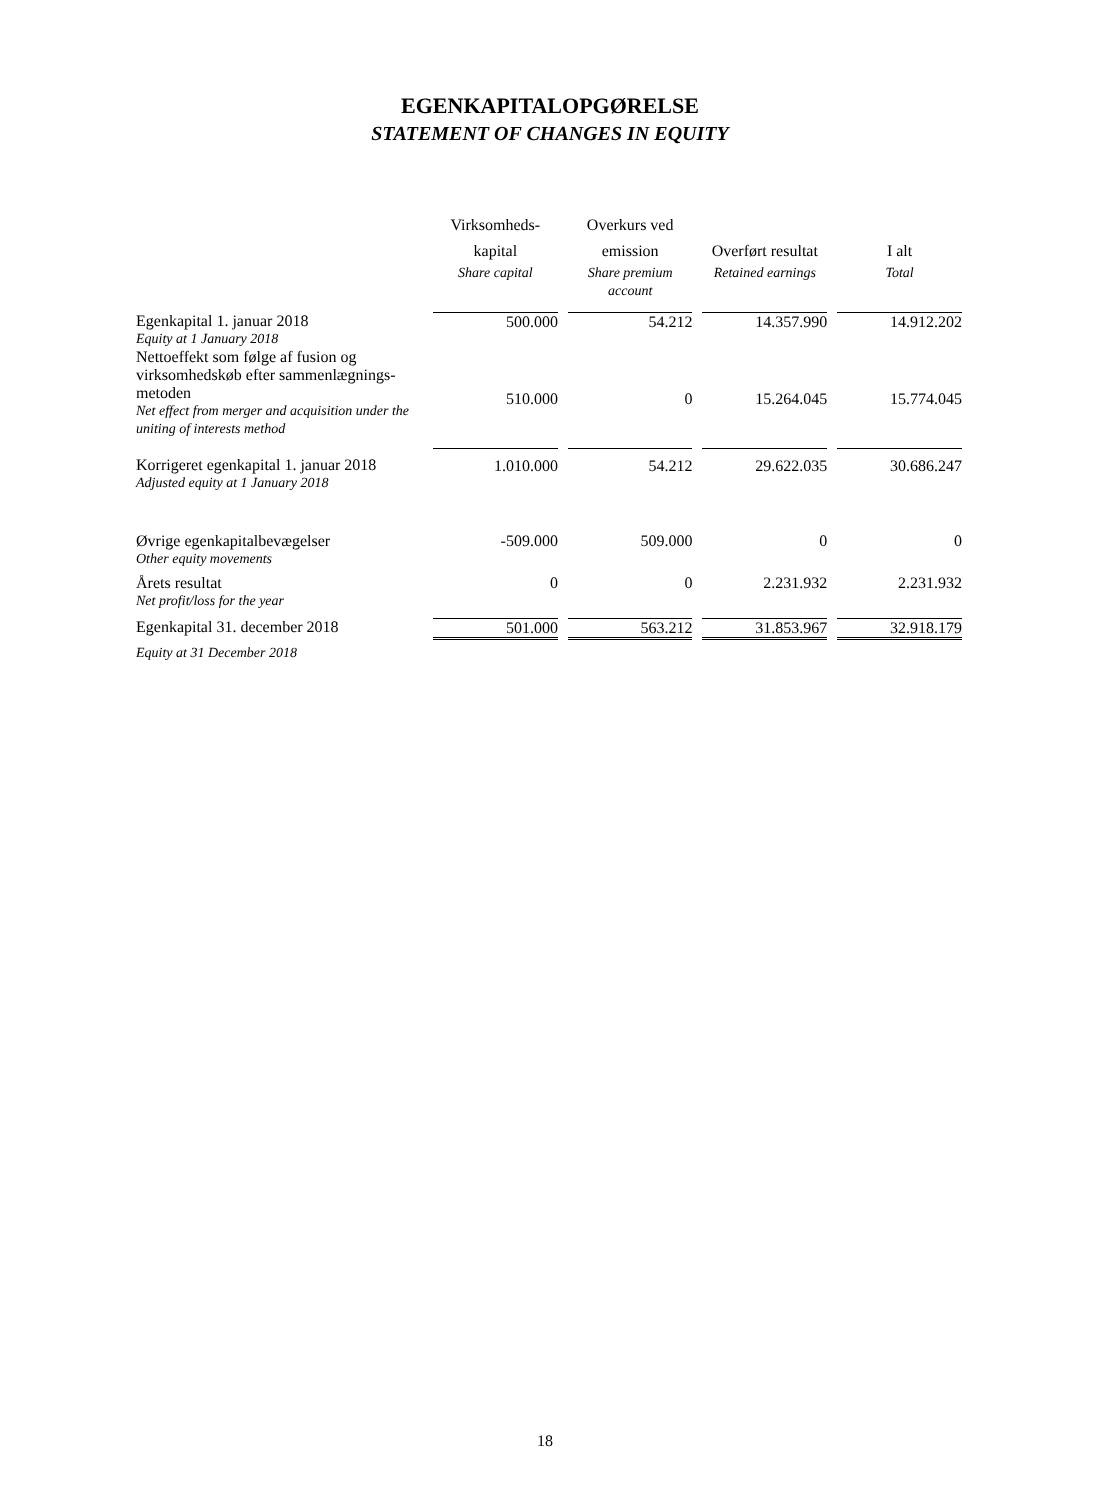EGENKAPITALOPGØRELSE
STATEMENT OF CHANGES IN EQUITY
| | Virksomheds- kapital | Overkurs ved emission | Overført resultat | I alt |
| --- | --- | --- | --- | --- |
| | Share capital | Share premium account | Retained earnings | Total |
| Egenkapital 1. januar 2018 Equity at 1 January 2018 | 500.000 | 54.212 | 14.357.990 | 14.912.202 |
| Nettoeffekt som følge af fusion og virksomhedskøb efter sammenlægnings-metoden Net effect from merger and acquisition under the uniting of interests method | 510.000 | 0 | 15.264.045 | 15.774.045 |
| Korrigeret egenkapital 1. januar 2018 Adjusted equity at 1 January 2018 | 1.010.000 | 54.212 | 29.622.035 | 30.686.247 |
| Øvrige egenkapitalbevægelser Other equity movements | -509.000 | 509.000 | 0 | 0 |
| Årets resultat Net profit/loss for the year | 0 | 0 | 2.231.932 | 2.231.932 |
| Egenkapital 31. december 2018 | 501.000 | 563.212 | 31.853.967 | 32.918.179 |
| Equity at 31 December 2018 | | | | |
18